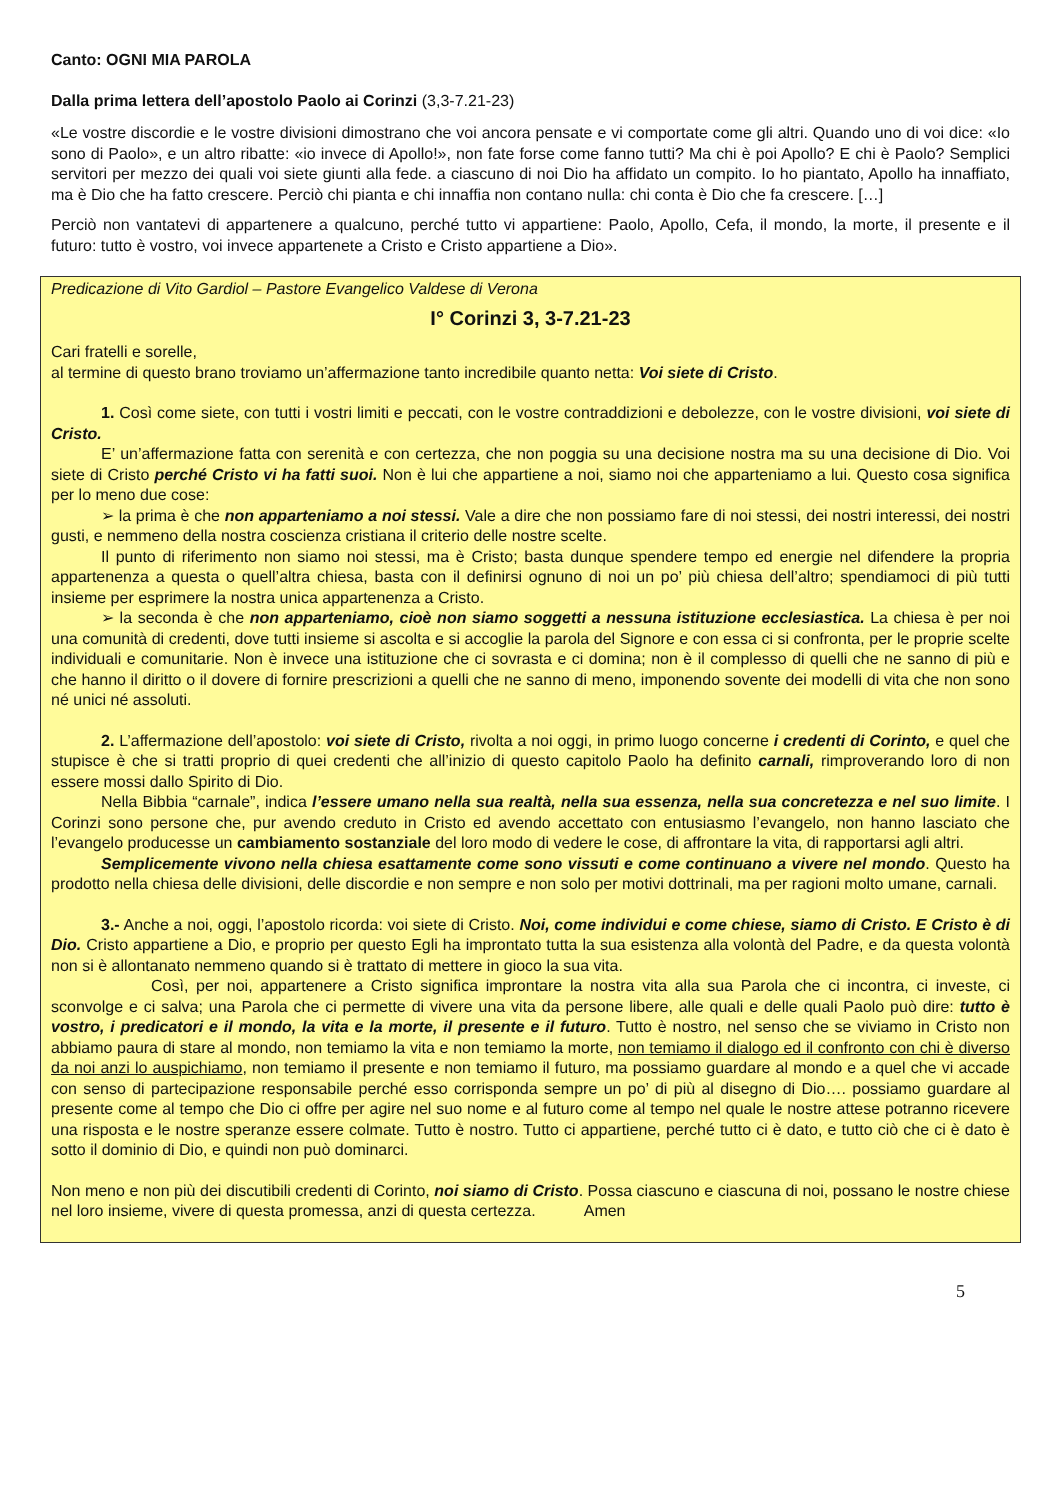Canto: OGNI MIA PAROLA
Dalla prima lettera dell’apostolo Paolo ai Corinzi (3,3-7.21-23)
«Le vostre discordie e le vostre divisioni dimostrano che voi ancora pensate e vi comportate come gli altri. Quando uno di voi dice: «Io sono di Paolo», e un altro ribatte: «io invece di Apollo!», non fate forse come fanno tutti? Ma chi è poi Apollo? E chi è Paolo? Semplici servitori per mezzo dei quali voi siete giunti alla fede. a ciascuno di noi Dio ha affidato un compito. Io ho piantato, Apollo ha innaffiato, ma è Dio che ha fatto crescere. Perciò chi pianta e chi innaffia non contano nulla: chi conta è Dio che fa crescere. […]
Perciò non vantatevi di appartenere a qualcuno, perché tutto vi appartiene: Paolo, Apollo, Cefa, il mondo, la morte, il presente e il futuro: tutto è vostro, voi invece appartenete a Cristo e Cristo appartiene a Dio».
Predicazione di Vito Gardiol – Pastore Evangelico Valdese di Verona
I° Corinzi 3, 3-7.21-23
Cari fratelli e sorelle,
al termine di questo brano troviamo un’affermazione tanto incredibile quanto netta: Voi siete di Cristo.
1. Così come siete, con tutti i vostri limiti e peccati, con le vostre contraddizioni e debolezze, con le vostre divisioni, voi siete di Cristo.
E’ un’affermazione fatta con serenità e con certezza, che non poggia su una decisione nostra ma su una decisione di Dio. Voi siete di Cristo perché Cristo vi ha fatti suoi. Non è lui che appartiene a noi, siamo noi che apparteniamo a lui. Questo cosa significa per lo meno due cose:
➢ la prima è che non apparteniamo a noi stessi. Vale a dire che non possiamo fare di noi stessi, dei nostri interessi, dei nostri gusti, e nemmeno della nostra coscienza cristiana il criterio delle nostre scelte.
Il punto di riferimento non siamo noi stessi, ma è Cristo; basta dunque spendere tempo ed energie nel difendere la propria appartenenza a questa o quell’altra chiesa, basta con il definirsi ognuno di noi un po’ più chiesa dell’altro; spendiamoci di più tutti insieme per esprimere la nostra unica appartenenza a Cristo.
➢ la seconda è che non apparteniamo, cioè non siamo soggetti a nessuna istituzione ecclesiastica. La chiesa è per noi una comunità di credenti, dove tutti insieme si ascolta e si accoglie la parola del Signore e con essa ci si confronta, per le proprie scelte individuali e comunitarie. Non è invece una istituzione che ci sovrasta e ci domina; non è il complesso di quelli che ne sanno di più e che hanno il diritto o il dovere di fornire prescrizioni a quelli che ne sanno di meno, imponendo sovente dei modelli di vita che non sono né unici né assoluti.
2. L’affermazione dell’apostolo: voi siete di Cristo, rivolta a noi oggi, in primo luogo concerne i credenti di Corinto, e quel che stupisce è che si tratti proprio di quei credenti che all’inizio di questo capitolo Paolo ha definito carnali, rimproverando loro di non essere mossi dallo Spirito di Dio.
Nella Bibbia “carnale”, indica l’essere umano nella sua realtà, nella sua essenza, nella sua concretezza e nel suo limite. I Corinzi sono persone che, pur avendo creduto in Cristo ed avendo accettato con entusiasmo l’evangelo, non hanno lasciato che l’evangelo producesse un cambiamento sostanziale del loro modo di vedere le cose, di affrontare la vita, di rapportarsi agli altri.
Semplicemente vivono nella chiesa esattamente come sono vissuti e come continuano a vivere nel mondo. Questo ha prodotto nella chiesa delle divisioni, delle discordie e non sempre e non solo per motivi dottrinali, ma per ragioni molto umane, carnali.
3.- Anche a noi, oggi, l’apostolo ricorda: voi siete di Cristo. Noi, come individui e come chiese, siamo di Cristo. E Cristo è di Dio. Cristo appartiene a Dio, e proprio per questo Egli ha improntato tutta la sua esistenza alla volontà del Padre, e da questa volontà non si è allontanato nemmeno quando si è trattato di mettere in gioco la sua vita.
Così, per noi, appartenere a Cristo significa improntare la nostra vita alla sua Parola che ci incontra, ci investe, ci sconvolge e ci salva; una Parola che ci permette di vivere una vita da persone libere, alle quali e delle quali Paolo può dire: tutto è vostro, i predicatori e il mondo, la vita e la morte, il presente e il futuro. Tutto è nostro, nel senso che se viviamo in Cristo non abbiamo paura di stare al mondo, non temiamo la vita e non temiamo la morte, non temiamo il dialogo ed il confronto con chi è diverso da noi anzi lo auspichiamo, non temiamo il presente e non temiamo il futuro, ma possiamo guardare al mondo e a quel che vi accade con senso di partecipazione responsabile perché esso corrisponda sempre un po’ di più al disegno di Dio…. possiamo guardare al presente come al tempo che Dio ci offre per agire nel suo nome e al futuro come al tempo nel quale le nostre attese potranno ricevere una risposta e le nostre speranze essere colmate. Tutto è nostro. Tutto ci appartiene, perché tutto ci è dato, e tutto ciò che ci è dato è sotto il dominio di Dio, e quindi non può dominarci.
Non meno e non più dei discutibili credenti di Corinto, noi siamo di Cristo. Possa ciascuno e ciascuna di noi, possano le nostre chiese nel loro insieme, vivere di questa promessa, anzi di questa certezza. Amen
5